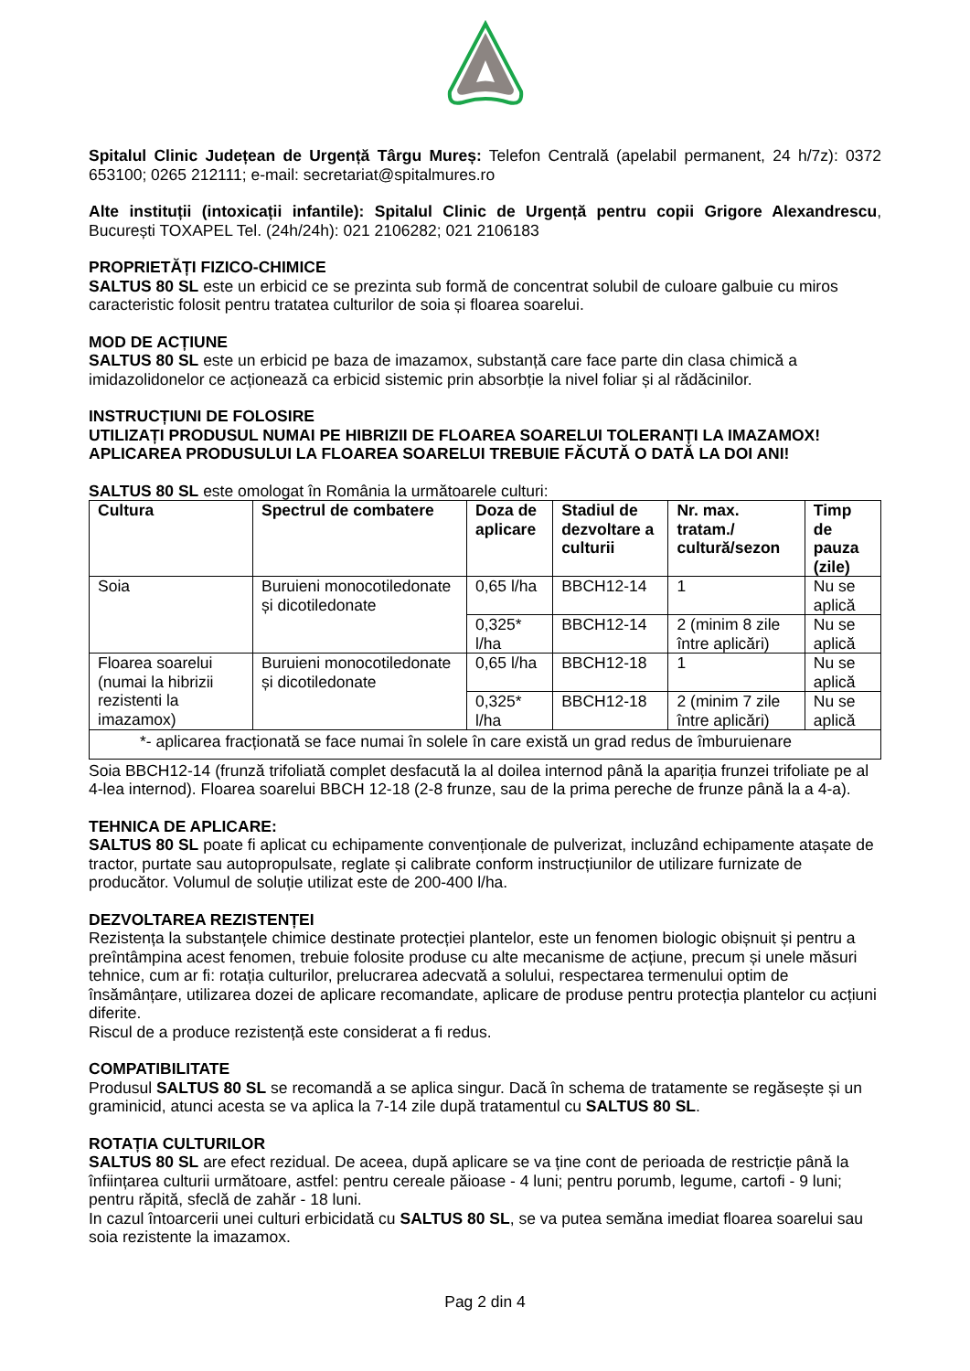Spitalul Clinic Județean de Urgență Târgu Mureș: Telefon Centrală (apelabil permanent, 24 h/7z): 0372 653100; 0265 212111; e-mail: secretariat@spitalmures.ro
Alte instituții (intoxicații infantile): Spitalul Clinic de Urgență pentru copii Grigore Alexandrescu, București TOXAPEL Tel. (24h/24h): 021 2106282; 021 2106183
PROPRIETĂȚI FIZICO-CHIMICE
SALTUS 80 SL este un erbicid ce se prezinta sub formă de concentrat solubil de culoare galbuie cu miros caracteristic folosit pentru tratatea culturilor de soia și floarea soarelui.
MOD DE ACȚIUNE
SALTUS 80 SL este un erbicid pe baza de imazamox, substanță care face parte din clasa chimică a imidazolidonelor ce acționează ca erbicid sistemic prin absorbție la nivel foliar și al rădăcinilor.
INSTRUCȚIUNI DE FOLOSIRE
UTILIZAȚI PRODUSUL NUMAI PE HIBRIZII DE FLOAREA SOARELUI TOLERANȚI LA IMAZAMOX!
APLICAREA PRODUSULUI LA FLOAREA SOARELUI TREBUIE FĂCUTĂ O DATĂ LA DOI ANI!
SALTUS 80 SL este omologat în România la următoarele culturi:
| Cultura | Spectrul de combatere | Doza de aplicare | Stadiul de dezvoltare a culturii | Nr. max. tratam./ cultură/sezon | Timp de pauza (zile) |
| --- | --- | --- | --- | --- | --- |
| Soia | Buruieni monocotiledonate și dicotiledonate | 0,65 l/ha | BBCH12-14 | 1 | Nu se aplică |
| | | 0,325* l/ha | BBCH12-14 | 2 (minim 8 zile între aplicări) | Nu se aplică |
| Floarea soarelui (numai la hibrizii rezistenti la imazamox) | Buruieni monocotiledonate și dicotiledonate | 0,65 l/ha | BBCH12-18 | 1 | Nu se aplică |
| | | 0,325* l/ha | BBCH12-18 | 2 (minim 7 zile între aplicări) | Nu se aplică |
| *- aplicarea fracționată se face numai în solele în care există un grad redus de îmburuienare | | | | | |
Soia BBCH12-14 (frunză trifoliată complet desfacută la al doilea internod până la apariția frunzei trifoliate pe al 4-lea internod). Floarea soarelui BBCH 12-18 (2-8 frunze, sau de la prima pereche de frunze până la a 4-a).
TEHNICA DE APLICARE:
SALTUS 80 SL poate fi aplicat cu echipamente convenționale de pulverizat, incluzând echipamente atașate de tractor, purtate sau autopropulsate, reglate și calibrate conform instrucțiunilor de utilizare furnizate de producător. Volumul de soluție utilizat este de 200-400 l/ha.
DEZVOLTAREA REZISTENȚEI
Rezistența la substanțele chimice destinate protecției plantelor, este un fenomen biologic obișnuit și pentru a preîntâmpina acest fenomen, trebuie folosite produse cu alte mecanisme de acțiune, precum și unele măsuri tehnice, cum ar fi: rotația culturilor, prelucrarea adecvată a solului, respectarea termenului optim de însămânțare, utilizarea dozei de aplicare recomandate, aplicare de produse pentru protecția plantelor cu acțiuni diferite.
Riscul de a produce rezistență este considerat a fi redus.
COMPATIBILITATE
Produsul SALTUS 80 SL se recomandă a se aplica singur. Dacă în schema de tratamente se regăsește și un graminicid, atunci acesta se va aplica la 7-14 zile după tratamentul cu SALTUS 80 SL.
ROTAȚIA CULTURILOR
SALTUS 80 SL are efect rezidual. De aceea, după aplicare se va ține cont de perioada de restricție până la înființarea culturii următoare, astfel: pentru cereale păioase - 4 luni; pentru porumb, legume, cartofi - 9 luni; pentru răpită, sfeclă de zahăr - 18 luni.
In cazul întoarcerii unei culturi erbicidată cu SALTUS 80 SL, se va putea semăna imediat floarea soarelui sau soia rezistente la imazamox.
Pag 2 din 4